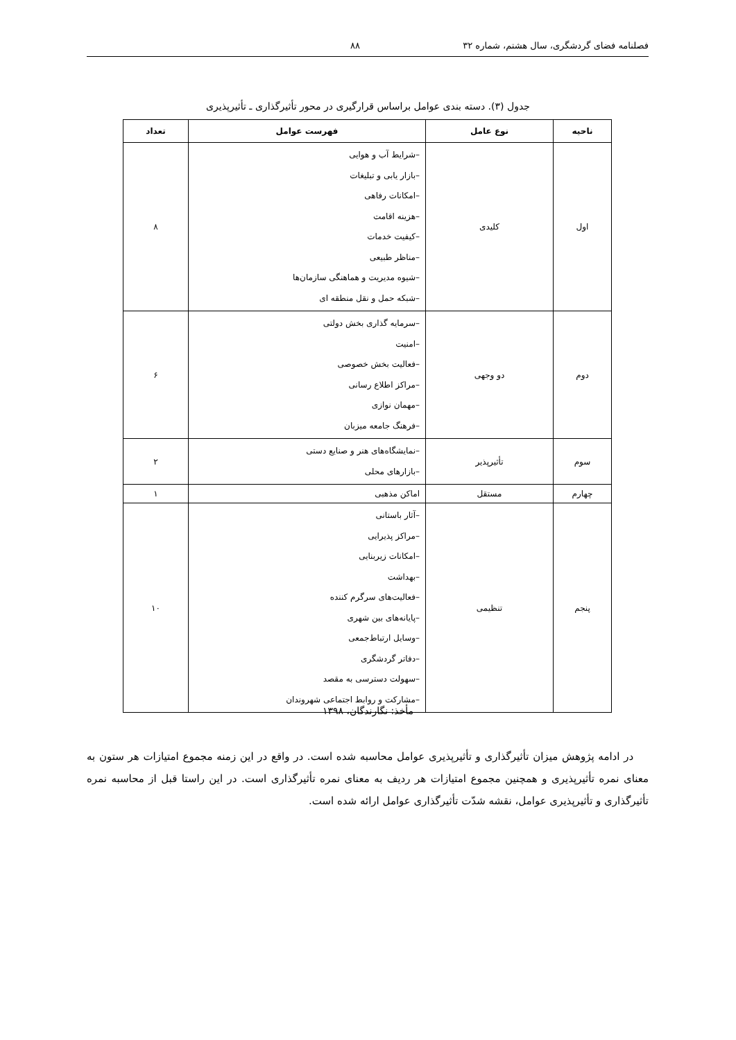فصلنامه فضای گردشگری، سال هشتم، شماره ۳۲ ۸۸
جدول (۳). دسته بندی عوامل براساس قرارگیری در محور تأثیرگذاری ـ تأثیرپذیری
| ناحیه | نوع عامل | فهرست عوامل | تعداد |
| --- | --- | --- | --- |
| اول | کلیدی | –شرایط آب و هوایی –بازار یابی و تبلیغات –امکانات رفاهی –هزینه اقامت –کیفیت خدمات –مناظر طبیعی –شیوه مدیریت و هماهنگی سازمان‌ها –شبکه حمل و نقل منطقه ای | ۸ |
| دوم | دو وجهی | –سرمایه گذاری بخش دولتی –امنیت –فعالیت بخش خصوصی –مراکز اطلاع رسانی –مهمان نوازی –فرهنگ جامعه میزبان | ۶ |
| سوم | تأثیرپذیر | –نمایشگاه‌های هنر و صنایع دستی –بازارهای محلی | ۲ |
| چهارم | مستقل | اماکن مذهبی | ۱ |
| پنجم | تنظیمی | –آثار باستانی –مراکز پذیرایی –امکانات زیربنایی –بهداشت –فعالیت‌های سرگرم کننده –پایانه‌های بین شهری –وسایل ارتباط‌جمعی –دفاتر گردشگری –سهولت دسترسی به مقصد –مشارکت و روابط اجتماعی شهروندان | ۱۰ |
مأخذ: نگارندگان، ۱۳۹۸
در ادامه پژوهش میزان تأثیرگذاری و تأثیرپذیری عوامل محاسبه شده است. در واقع در این زمنه مجموع امتیازات هر ستون به معنای نمره تأثیرپذیری و همچنین مجموع امتیازات هر ردیف به معنای نمره تأثیرگذاری است. در این راستا قبل از محاسبه نمره تأثیرگذاری و تأثیرپذیری عوامل، نقشه شدّت تأثیرگذاری عوامل ارائه شده است.